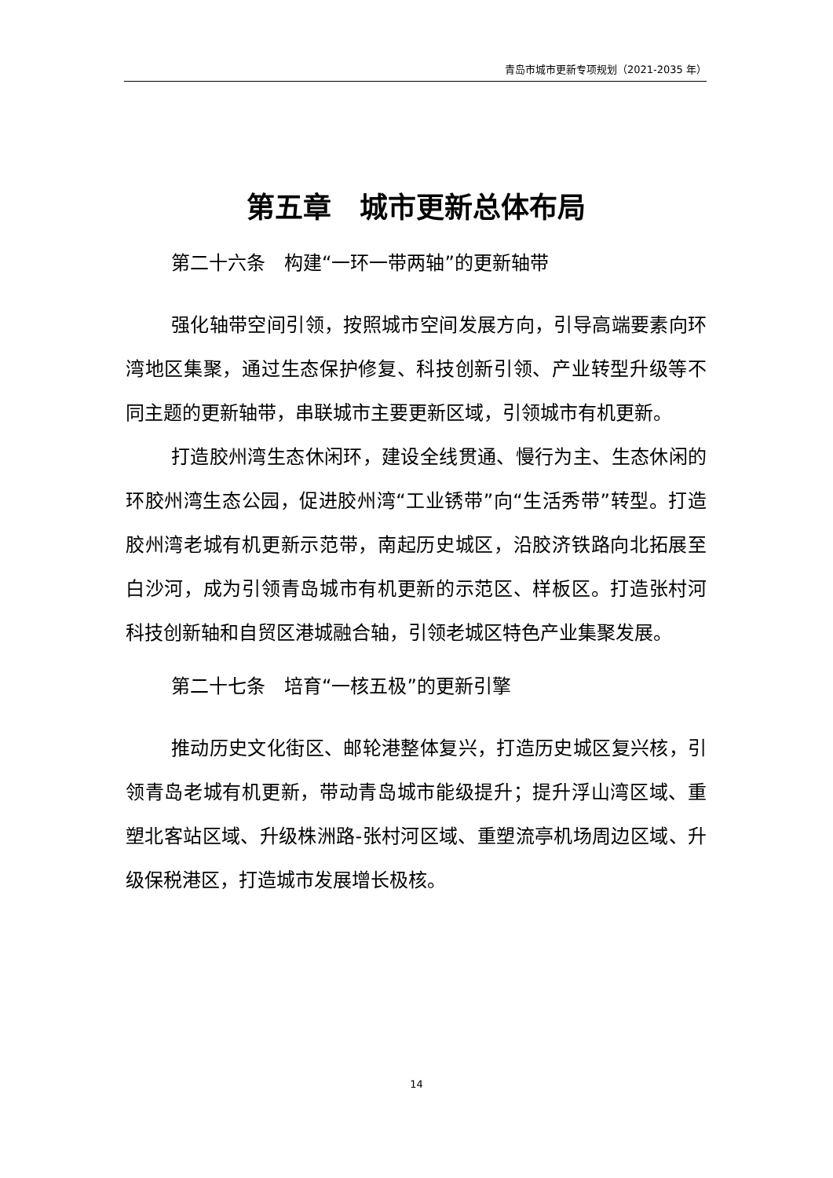青岛市城市更新专项规划（2021-2035 年）
第五章　城市更新总体布局
第二十六条　构建“一环一带两轴”的更新轴带
强化轴带空间引领，按照城市空间发展方向，引导高端要素向环湾地区集聚，通过生态保护修复、科技创新引领、产业转型升级等不同主题的更新轴带，串联城市主要更新区域，引领城市有机更新。
打造胶州湾生态休闲环，建设全线贯通、慢行为主、生态休闲的环胶州湾生态公园，促进胶州湾“工业锈带”向“生活秀带”转型。打造胶州湾老城有机更新示范带，南起历史城区，沿胶济铁路向北拓展至白沙河，成为引领青岛城市有机更新的示范区、样板区。打造张村河科技创新轴和自贸区港城融合轴，引领老城区特色产业集聚发展。
第二十七条　培育“一核五极”的更新引擎
推动历史文化街区、邮轮港整体复兴，打造历史城区复兴核，引领青岛老城有机更新，带动青岛城市能级提升；提升浮山湾区域、重塑北客站区域、升级株洲路-张村河区域、重塑流亭机场周边区域、升级保税港区，打造城市发展增长极核。
14